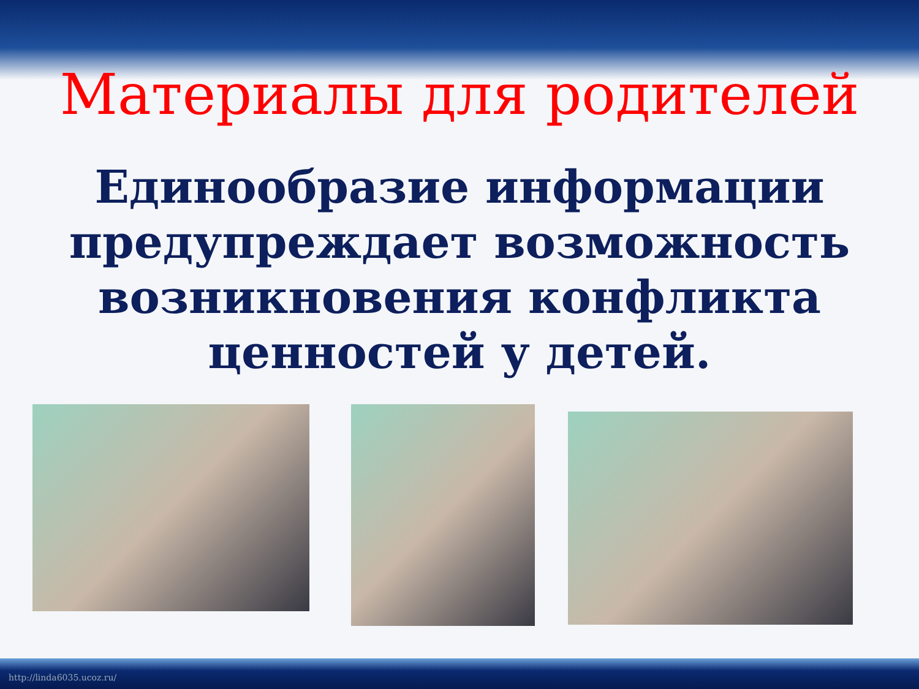Материалы для родителей
Единообразие информации предупреждает возможность возникновения конфликта ценностей у детей.
http://linda6035.ucoz.ru/